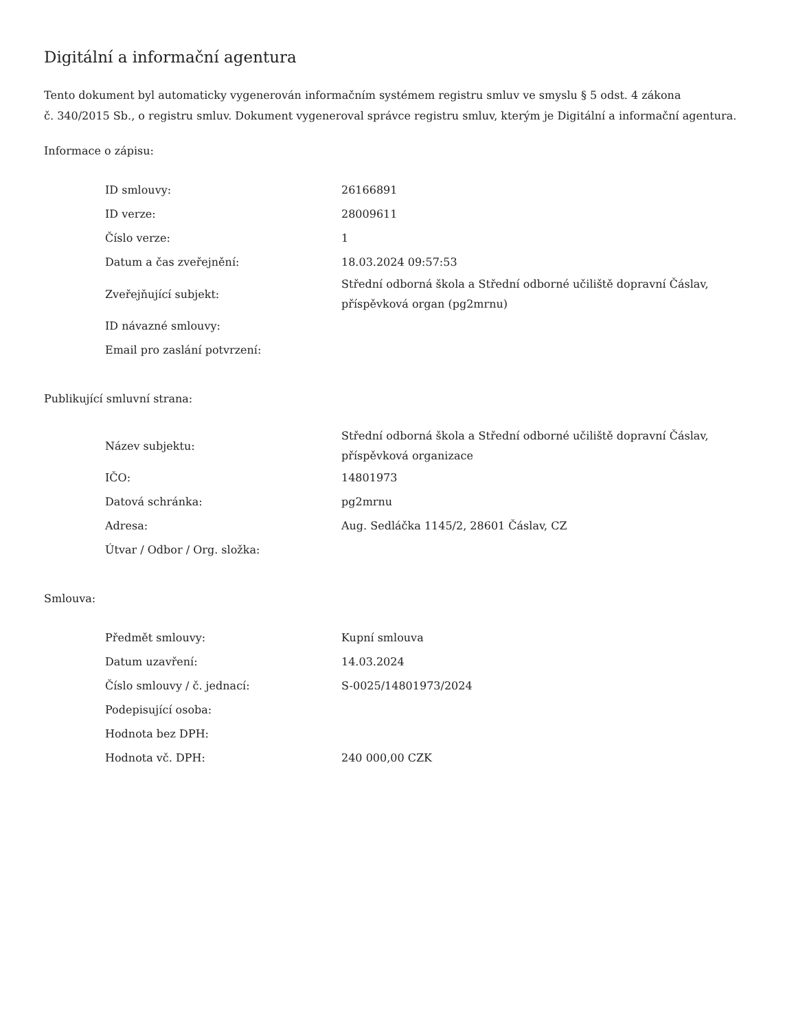Digitální a informační agentura
Tento dokument byl automaticky vygenerován informačním systémem registru smluv ve smyslu § 5 odst. 4 zákona
č. 340/2015 Sb., o registru smluv. Dokument vygeneroval správce registru smluv, kterým je Digitální a informační agentura.
Informace o zápisu:
| ID smlouvy: | 26166891 |
| ID verze: | 28009611 |
| Číslo verze: | 1 |
| Datum a čas zveřejnění: | 18.03.2024 09:57:53 |
| Zveřejňující subjekt: | Střední odborná škola a Střední odborné učiliště dopravní Čáslav, příspěvková organ (pg2mrnu) |
| ID návazné smlouvy: | |
| Email pro zaslání potvrzení: | |
Publikující smluvní strana:
| Název subjektu: | Střední odborná škola a Střední odborné učiliště dopravní Čáslav, příspěvková organizace |
| IČO: | 14801973 |
| Datová schránka: | pg2mrnu |
| Adresa: | Aug. Sedláčka 1145/2, 28601 Čáslav, CZ |
| Útvar / Odbor / Org. složka: | |
Smlouva:
| Předmět smlouvy: | Kupní smlouva |
| Datum uzavření: | 14.03.2024 |
| Číslo smlouvy / č. jednací: | S-0025/14801973/2024 |
| Podepisující osoba: | |
| Hodnota bez DPH: | |
| Hodnota vč. DPH: | 240 000,00 CZK |